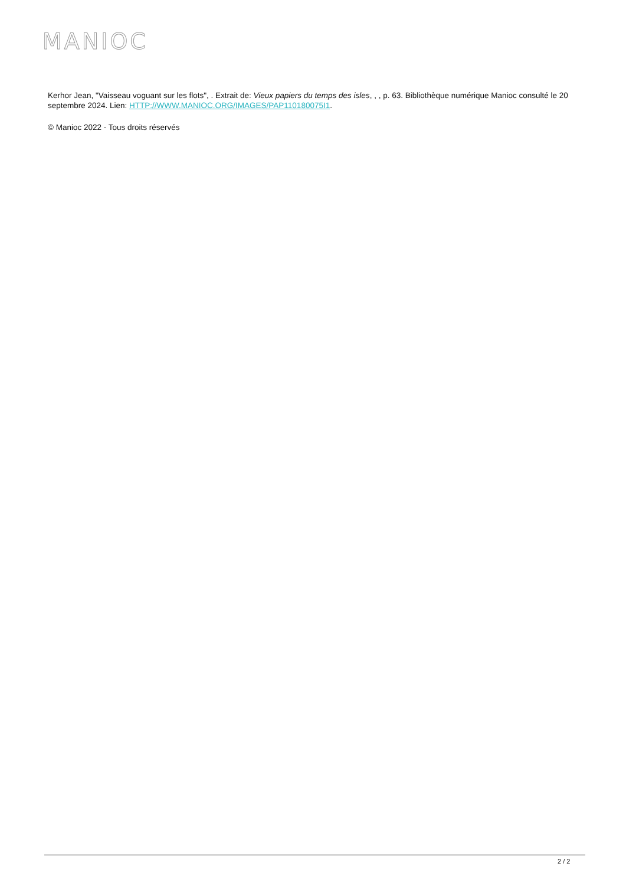MANIOC
Kerhor Jean, "Vaisseau voguant sur les flots", . Extrait de: Vieux papiers du temps des isles, , , p. 63. Bibliothèque numérique Manioc consulté le 20 septembre 2024. Lien: HTTP://WWW.MANIOC.ORG/IMAGES/PAP110180075I1.
© Manioc 2022 - Tous droits réservés
2 / 2